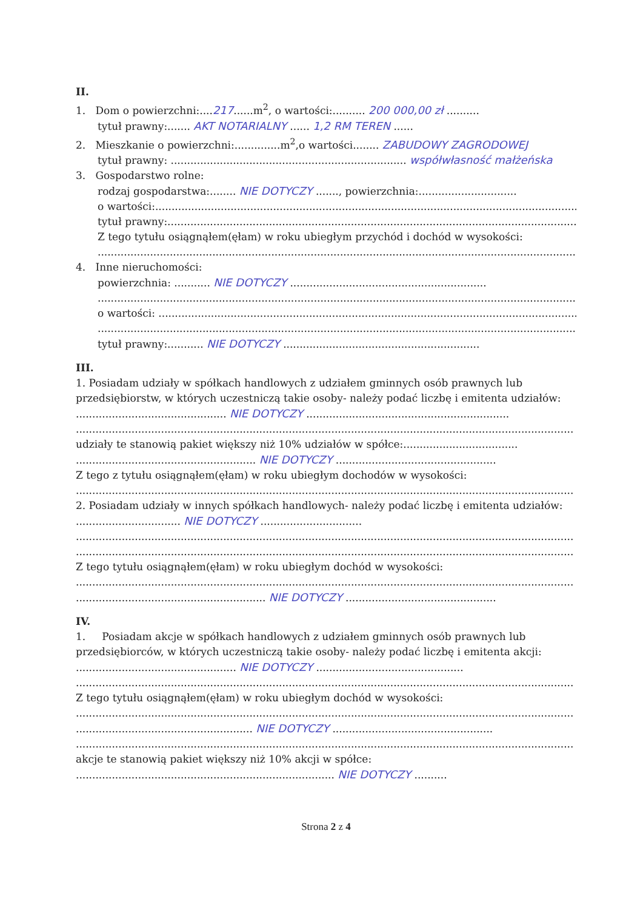II.
1. Dom o powierzchni:....217......m<sup>2</sup>, o wartości:.......... 200 000,00 zł ..........
tytuł prawny:....... AKT NOTARIALNY ...... 1,2 RM TEREN ......
2. Mieszkanie o powierzchni:..............m<sup>2</sup>,o wartości........ ZABUDOWY ZAGRODOWEJ
tytuł prawny: ........................................................................ współwłasność małżeńska
3. Gospodarstwo rolne:
rodzaj gospodarstwa:........ NIE DOTYCZY ......., powierzchnia:..............................
o wartości:......................................................................................................................................
tytuł prawny:...................................................................................................................................
Z tego tytułu osiągnąłem(ęłam) w roku ubiegłym przychód i dochód w wysokości:
...................................................................................................................................................
4. Inne nieruchomości:
powierzchnia: ........... NIE DOTYCZY ............................................................
...................................................................................................................................................
o wartości: ......................................................................................................................................
...................................................................................................................................................
tytuł prawny:........... NIE DOTYCZY ............................................................
III.
1. Posiadam udziały w spółkach handlowych z udziałem gminnych osób prawnych lub przedsiębiorstw, w których uczestniczą takie osoby- należy podać liczbę i emitenta udziałów:
.............................................. NIE DOTYCZY ..............................................................
........................................................................................................................................................
udziały te stanowią pakiet większy niż 10% udziałów w spółce:...................................
....................................................... NIE DOTYCZY .................................................
Z tego z tytułu osiągnąłem(ęłam) w roku ubiegłym dochodów w wysokości:
........................................................................................................................................................
2. Posiadam udziały w innych spółkach handlowych- należy podać liczbę i emitenta udziałów: ................................ NIE DOTYCZY ...............................
........................................................................................................................................................
........................................................................................................................................................
Z tego tytułu osiągnąłem(ęłam) w roku ubiegłym dochód w wysokości:
........................................................................................................................................................
.......................................................... NIE DOTYCZY ..............................................
IV.
1. Posiadam akcje w spółkach handlowych z udziałem gminnych osób prawnych lub przedsiębiorców, w których uczestniczą takie osoby- należy podać liczbę i emitenta akcji:
................................................. NIE DOTYCZY .............................................
........................................................................................................................................................
Z tego tytułu osiągnąłem(ęłam) w roku ubiegłym dochód w wysokości:
........................................................................................................................................................
...................................................... NIE DOTYCZY .................................................
........................................................................................................................................................
akcje te stanowią pakiet większy niż 10% akcji w spółce:
............................................................................... NIE DOTYCZY ..........
Strona 2 z 4